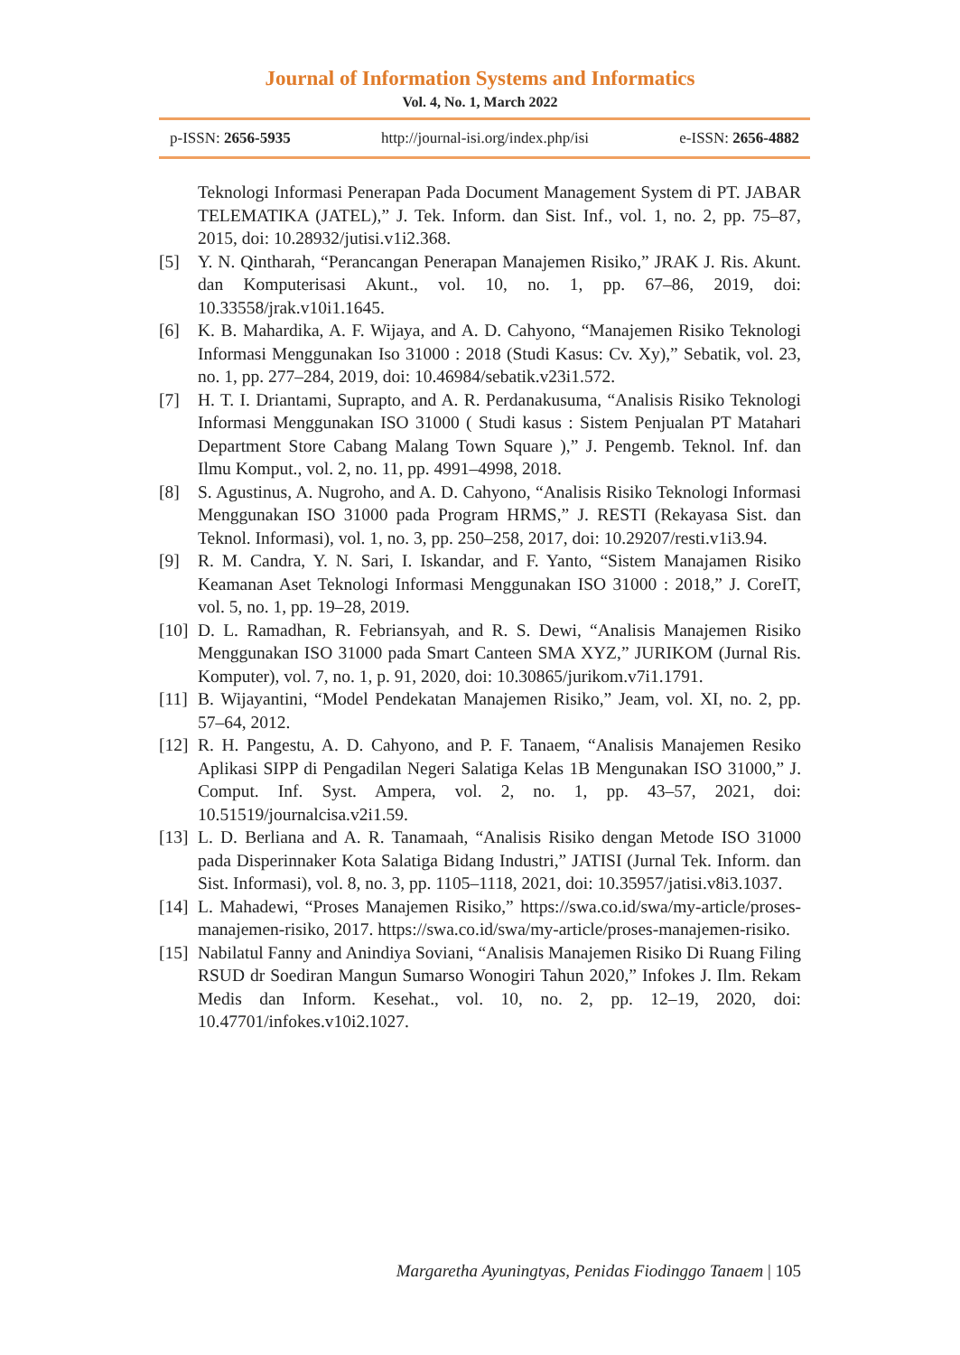Journal of Information Systems and Informatics
Vol. 4, No. 1, March 2022
p-ISSN: 2656-5935 http://journal-isi.org/index.php/isi e-ISSN: 2656-4882
Teknologi Informasi Penerapan Pada Document Management System di PT. JABAR TELEMATIKA (JATEL),” J. Tek. Inform. dan Sist. Inf., vol. 1, no. 2, pp. 75–87, 2015, doi: 10.28932/jutisi.v1i2.368.
[5] Y. N. Qintharah, “Perancangan Penerapan Manajemen Risiko,” JRAK J. Ris. Akunt. dan Komputerisasi Akunt., vol. 10, no. 1, pp. 67–86, 2019, doi: 10.33558/jrak.v10i1.1645.
[6] K. B. Mahardika, A. F. Wijaya, and A. D. Cahyono, “Manajemen Risiko Teknologi Informasi Menggunakan Iso 31000 : 2018 (Studi Kasus: Cv. Xy),” Sebatik, vol. 23, no. 1, pp. 277–284, 2019, doi: 10.46984/sebatik.v23i1.572.
[7] H. T. I. Driantami, Suprapto, and A. R. Perdanakusuma, “Analisis Risiko Teknologi Informasi Menggunakan ISO 31000 ( Studi kasus : Sistem Penjualan PT Matahari Department Store Cabang Malang Town Square ),” J. Pengemb. Teknol. Inf. dan Ilmu Komput., vol. 2, no. 11, pp. 4991–4998, 2018.
[8] S. Agustinus, A. Nugroho, and A. D. Cahyono, “Analisis Risiko Teknologi Informasi Menggunakan ISO 31000 pada Program HRMS,” J. RESTI (Rekayasa Sist. dan Teknol. Informasi), vol. 1, no. 3, pp. 250–258, 2017, doi: 10.29207/resti.v1i3.94.
[9] R. M. Candra, Y. N. Sari, I. Iskandar, and F. Yanto, “Sistem Manajamen Risiko Keamanan Aset Teknologi Informasi Menggunakan ISO 31000 : 2018,” J. CoreIT, vol. 5, no. 1, pp. 19–28, 2019.
[10] D. L. Ramadhan, R. Febriansyah, and R. S. Dewi, “Analisis Manajemen Risiko Menggunakan ISO 31000 pada Smart Canteen SMA XYZ,” JURIKOM (Jurnal Ris. Komputer), vol. 7, no. 1, p. 91, 2020, doi: 10.30865/jurikom.v7i1.1791.
[11] B. Wijayantini, “Model Pendekatan Manajemen Risiko,” Jeam, vol. XI, no. 2, pp. 57–64, 2012.
[12] R. H. Pangestu, A. D. Cahyono, and P. F. Tanaem, “Analisis Manajemen Resiko Aplikasi SIPP di Pengadilan Negeri Salatiga Kelas 1B Mengunakan ISO 31000,” J. Comput. Inf. Syst. Ampera, vol. 2, no. 1, pp. 43–57, 2021, doi: 10.51519/journalcisa.v2i1.59.
[13] L. D. Berliana and A. R. Tanamaah, “Analisis Risiko dengan Metode ISO 31000 pada Disperinnaker Kota Salatiga Bidang Industri,” JATISI (Jurnal Tek. Inform. dan Sist. Informasi), vol. 8, no. 3, pp. 1105–1118, 2021, doi: 10.35957/jatisi.v8i3.1037.
[14] L. Mahadewi, “Proses Manajemen Risiko,” https://swa.co.id/swa/my-article/proses-manajemen-risiko, 2017. https://swa.co.id/swa/my-article/proses-manajemen-risiko.
[15] Nabilatul Fanny and Anindiya Soviani, “Analisis Manajemen Risiko Di Ruang Filing RSUD dr Soediran Mangun Sumarso Wonogiri Tahun 2020,” Infokes J. Ilm. Rekam Medis dan Inform. Kesehat., vol. 10, no. 2, pp. 12–19, 2020, doi: 10.47701/infokes.v10i2.1027.
Margaretha Ayuningtyas, Penidas Fiodinggo Tanaem | 105